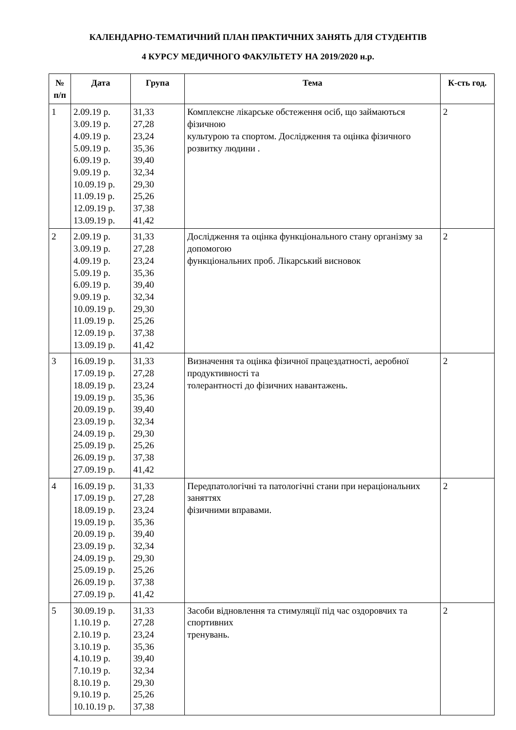КАЛЕНДАРНО-ТЕМАТИЧНИЙ ПЛАН ПРАКТИЧНИХ ЗАНЯТЬ ДЛЯ СТУДЕНТІВ
4 КУРСУ МЕДИЧНОГО ФАКУЛЬТЕТУ НА 2019/2020 н.р.
| № п/п | Дата | Група | Тема | К-сть год. |
| --- | --- | --- | --- | --- |
| 1 | 2.09.19 р. 3.09.19 р. 4.09.19 р. 5.09.19 р. 6.09.19 р. 9.09.19 р. 10.09.19 р. 11.09.19 р. 12.09.19 р. 13.09.19 р. | 31,33 27,28 23,24 35,36 39,40 32,34 29,30 25,26 37,38 41,42 | Комплексне лікарське обстеження осіб, що займаються фізичною культурою та спортом. Дослідження та оцінка фізичного розвитку людини . | 2 |
| 2 | 2.09.19 р. 3.09.19 р. 4.09.19 р. 5.09.19 р. 6.09.19 р. 9.09.19 р. 10.09.19 р. 11.09.19 р. 12.09.19 р. 13.09.19 р. | 31,33 27,28 23,24 35,36 39,40 32,34 29,30 25,26 37,38 41,42 | Дослідження та оцінка функціонального стану організму за допомогою функціональних проб. Лікарський висновок | 2 |
| 3 | 16.09.19 р. 17.09.19 р. 18.09.19 р. 19.09.19 р. 20.09.19 р. 23.09.19 р. 24.09.19 р. 25.09.19 р. 26.09.19 р. 27.09.19 р. | 31,33 27,28 23,24 35,36 39,40 32,34 29,30 25,26 37,38 41,42 | Визначення та оцінка фізичної працездатності, аеробної продуктивності та толерантності до фізичних навантажень. | 2 |
| 4 | 16.09.19 р. 17.09.19 р. 18.09.19 р. 19.09.19 р. 20.09.19 р. 23.09.19 р. 24.09.19 р. 25.09.19 р. 26.09.19 р. 27.09.19 р. | 31,33 27,28 23,24 35,36 39,40 32,34 29,30 25,26 37,38 41,42 | Передпатологічні та патологічні стани при нераціональних заняттях фізичними вправами. | 2 |
| 5 | 30.09.19 р. 1.10.19 р. 2.10.19 р. 3.10.19 р. 4.10.19 р. 7.10.19 р. 8.10.19 р. 9.10.19 р. 10.10.19 р. | 31,33 27,28 23,24 35,36 39,40 32,34 29,30 25,26 37,38 | Засоби відновлення та стимуляції під час оздоровчих та спортивних тренувань. | 2 |